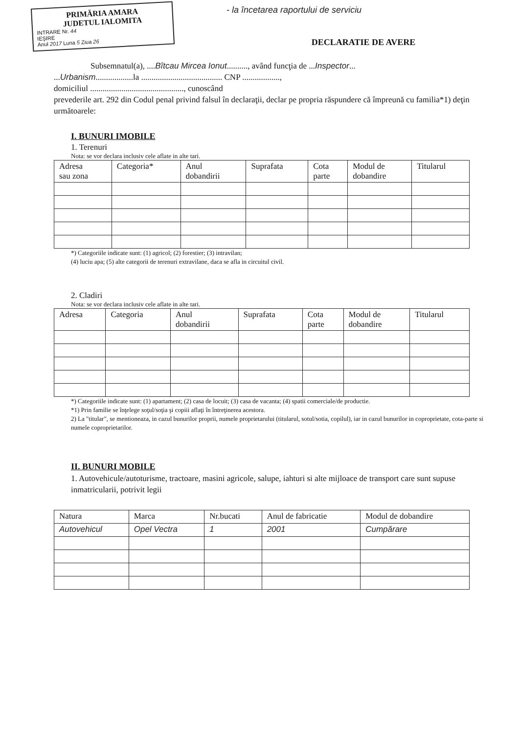PRIMĂRIA AMARA
JUDETUL IALOMITA
INTRARE Nr. 44
IEŞIRE
Anul 2017 Luna 5 Ziua 26
- la încetarea raportului de serviciu
DECLARATIE DE AVERE
Subsemnatul(a), ....Bîtcau Mircea Ionut.........., având funcţia de ...Inspector...
...Urbanism..................la ....................................... CNP ..................,
domiciliul ............................................., cunoscând
prevederile art. 292 din Codul penal privind falsul în declaraţii, declar pe propria răspundere că împreună cu familia*1) deţin următoarele:
I. BUNURI IMOBILE
1. Terenuri
Nota: se vor declara inclusiv cele aflate in alte tari.
| Adresa sau zona | Categoria* | Anul dobandirii | Suprafata | Cota parte | Modul de dobandire | Titularul |
| --- | --- | --- | --- | --- | --- | --- |
*) Categoriile indicate sunt: (1) agricol; (2) forestier; (3) intravilan;
(4) luciu apa; (5) alte categorii de terenuri extravilane, daca se afla in circuitul civil.
2. Cladiri
Nota: se vor declara inclusiv cele aflate in alte tari.
| Adresa | Categoria | Anul dobandirii | Suprafata | Cota parte | Modul de dobandire | Titularul |
| --- | --- | --- | --- | --- | --- | --- |
*) Categoriile indicate sunt: (1) apartament; (2) casa de locuit; (3) casa de vacanta; (4) spatii comerciale/de productie.
*1) Prin familie se înţelege soţul/soţia şi copiii aflaţi în întreţinerea acestora.
2) La "titular", se mentioneaza, in cazul bunurilor proprii, numele proprietarului (titularul, sotul/sotia, copilul), iar in cazul bunurilor in coproprietate, cota-parte si numele coproprietarilor.
II. BUNURI MOBILE
1. Autovehicule/autoturisme, tractoare, masini agricole, salupe, iahturi si alte mijloace de transport care sunt supuse inmatricularii, potrivit legii
| Natura | Marca | Nr.bucati | Anul de fabricatie | Modul de dobandire |
| --- | --- | --- | --- | --- |
| Autovehicul | Opel Vectra | 1 | 2001 | Cumpărare |